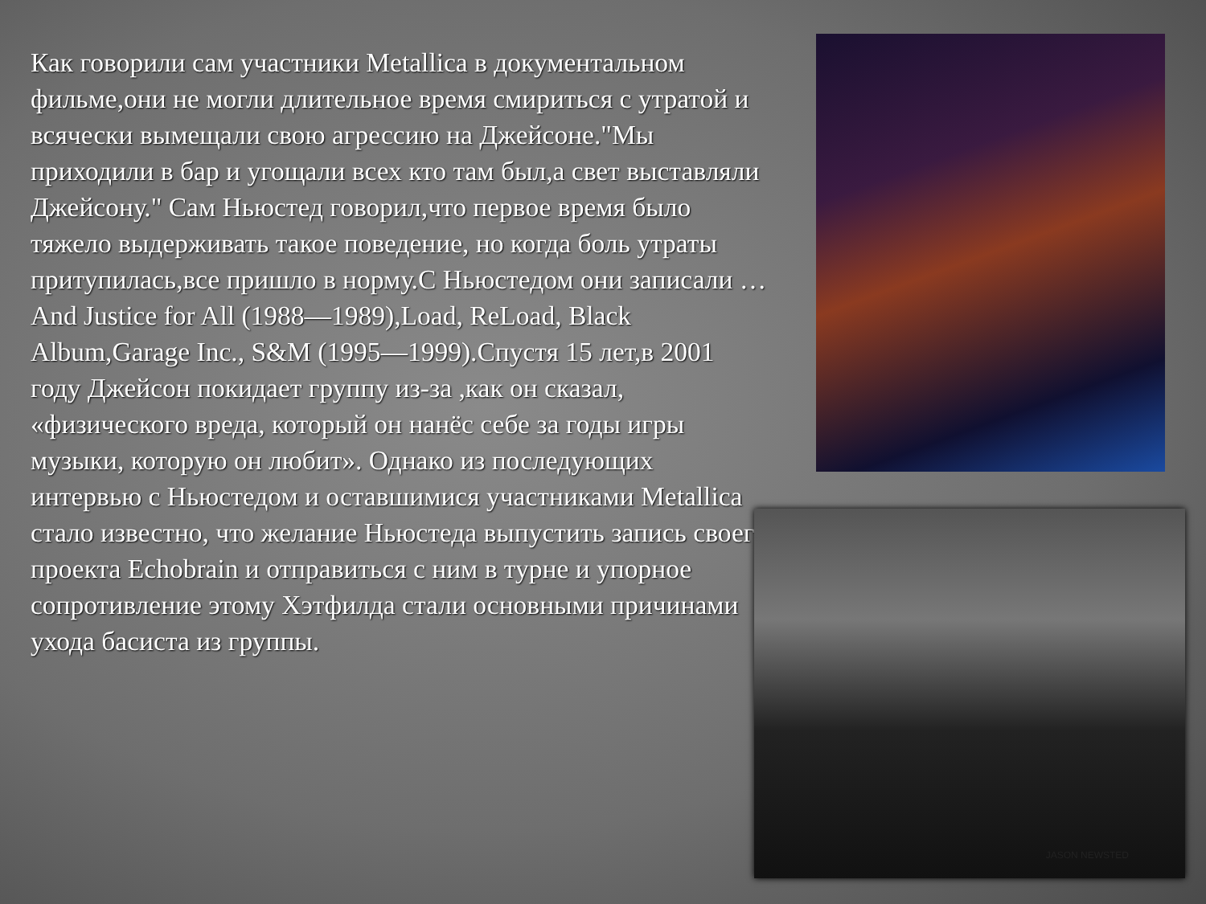Как говорили сам участники Metallica в документальном фильме,они не могли длительное время смириться с утратой и всячески вымещали свою агрессию на Джейсоне."Мы приходили в бар и угощали всех кто там был,а свет выставляли Джейсону." Сам Ньюстед говорил,что первое время было тяжело выдерживать такое поведение, но когда боль утраты притупилась,все пришло в норму.С Ньюстедом они записали …And Justice for All (1988—1989),Load, ReLoad, Black Album,Garage Inc., S&M (1995—1999).Спустя 15 лет,в 2001 году Джейсон покидает группу из-за ,как он сказал, «физического вреда, который он нанёс себе за годы игры музыки, которую он любит». Однако из последующих интервью с Ньюстедом и оставшимися участниками Metallica стало известно, что желание Ньюстеда выпустить запись своего проекта Echobrain и отправиться с ним в турне и упорное сопротивление этому Хэтфилда стали основными причинами ухода басиста из группы.
JASON NEWSTED